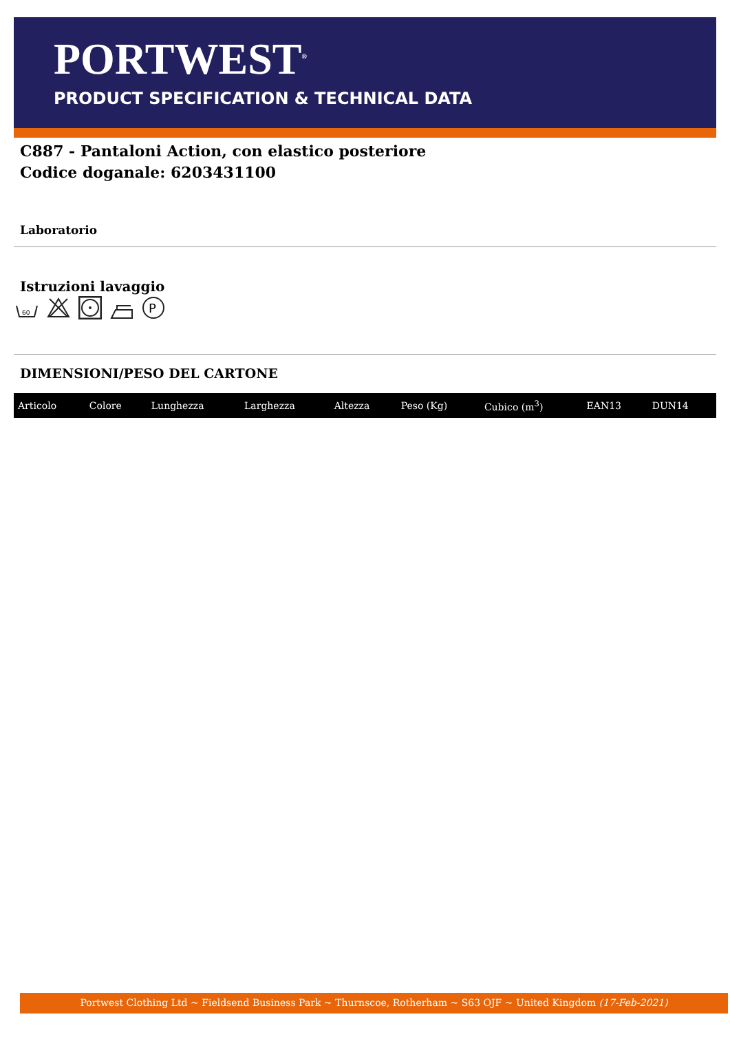PORTWEST<sup>®</sup>
PRODUCT SPECIFICATION & TECHNICAL DATA
C887 - Pantaloni Action, con elastico posteriore
Codice doganale: 6203431100
Laboratorio
Istruzioni lavaggio
60
P
DIMENSIONI/PESO DEL CARTONE
| Articolo | Colore | Lunghezza | Larghezza | Altezza | Peso (Kg) | Cubico (m<sup>3</sup>) | EAN13 | DUN14 |
| --- | --- | --- | --- | --- | --- | --- | --- | --- |
Portwest Clothing Ltd ~ Fieldsend Business Park ~ Thurnscoe, Rotherham ~ S63 OJF ~ United Kingdom (17-Feb-2021)